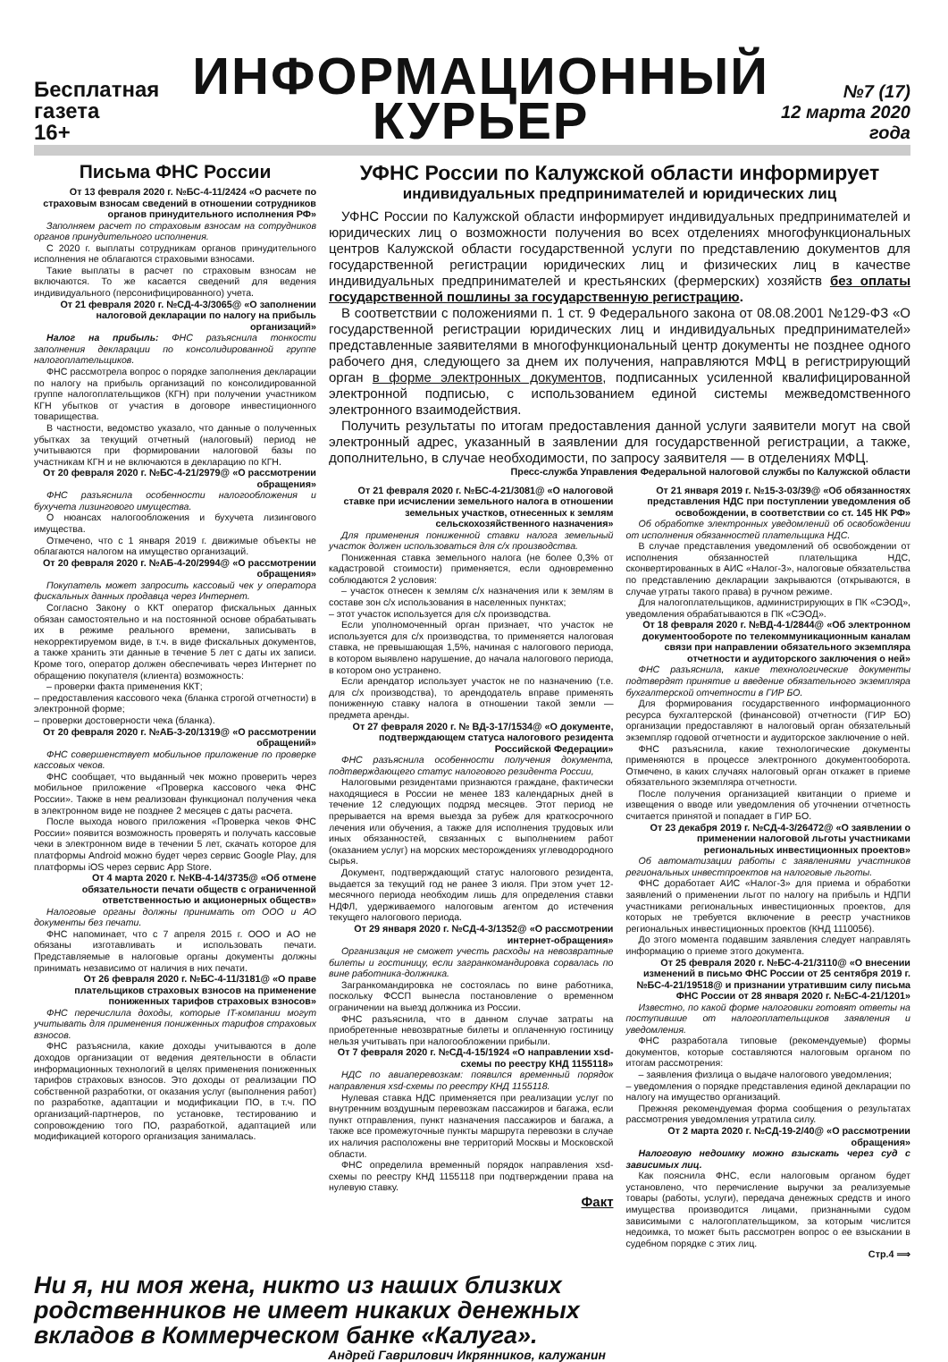Бесплатная газета
16+
ИНФОРМАЦИОННЫЙ
КУРЬЕР
№7 (17)
12 марта 2020 года
Письма ФНС России
От 13 февраля 2020 г. №БС-4-11/2424 «О расчете по страховым взносам сведений в отношении сотрудников органов принудительного исполнения РФ»
Заполняем расчет по страховым взносам на сотрудников органов принудительного исполнения.
С 2020 г. выплаты сотрудникам органов принудительного исполнения не облагаются страховыми взносами.
Такие выплаты в расчет по страховым взносам не включаются. То же касается сведений для ведения индивидуального (персонифицированного) учета.
От 21 февраля 2020 г. №СД-4-3/3065@ «О заполнении налоговой декларации по налогу на прибыль организаций»
Налог на прибыль: ФНС разъяснила тонкости заполнения декларации по консолидированной группе налогоплательщиков.
ФНС рассмотрела вопрос о порядке заполнения декларации по налогу на прибыль организаций по консолидированной группе налогоплательщиков (КГН) при получении участником КГН убытков от участия в договоре инвестиционного товарищества.
В частности, ведомство указало, что данные о полученных убытках за текущий отчетный (налоговый) период не учитываются при формировании налоговой базы по участникам КГН и не включаются в декларацию по КГН.
От 20 февраля 2020 г. №БС-4-21/2979@ «О рассмотрении обращения»
ФНС разъяснила особенности налогообложения и бухучета лизингового имущества.
О нюансах налогообложения и бухучета лизингового имущества.
Отмечено, что с 1 января 2019 г. движимые объекты не облагаются налогом на имущество организаций.
От 20 февраля 2020 г. №АБ-4-20/2994@ «О рассмотрении обращения»
Покупатель может запросить кассовый чек у оператора фискальных данных продавца через Интернет.
Согласно Закону о ККТ оператор фискальных данных обязан самостоятельно и на постоянной основе обрабатывать их в режиме реального времени, записывать в некорректируемом виде, в т.ч. в виде фискальных документов, а также хранить эти данные в течение 5 лет с даты их записи. Кроме того, оператор должен обеспечивать через Интернет по обращению покупателя (клиента) возможность:
– проверки факта применения ККТ;
– предоставления кассового чека (бланка строгой отчетности) в электронной форме;
– проверки достоверности чека (бланка).
От 20 февраля 2020 г. №АБ-3-20/1319@ «О рассмотрении обращений»
ФНС совершенствует мобильное приложение по проверке кассовых чеков.
ФНС сообщает, что выданный чек можно проверить через мобильное приложение «Проверка кассового чека ФНС России». Также в нем реализован функционал получения чека в электронном виде не позднее 2 месяцев с даты расчета.
После выхода нового приложения «Проверка чеков ФНС России» появится возможность проверять и получать кассовые чеки в электронном виде в течении 5 лет, скачать которое для платформы Android можно будет через сервис Google Play, для платформы iOS через сервис App Store.
От 4 марта 2020 г. №КВ-4-14/3735@ «Об отмене обязательности печати обществ с ограниченной ответственностью и акционерных обществ»
Налоговые органы должны принимать от ООО и АО документы без печати.
ФНС напоминает, что с 7 апреля 2015 г. ООО и АО не обязаны изготавливать и использовать печати. Представляемые в налоговые органы документы должны принимать независимо от наличия в них печати.
От 26 февраля 2020 г. №БС-4-11/3181@ «О праве плательщиков страховых взносов на применение пониженных тарифов страховых взносов»
ФНС перечислила доходы, которые IT-компании могут учитывать для применения пониженных тарифов страховых взносов.
ФНС разъяснила, какие доходы учитываются в доле доходов организации от ведения деятельности в области информационных технологий в целях применения пониженных тарифов страховых взносов. Это доходы от реализации ПО собственной разработки, от оказания услуг (выполнения работ) по разработке, адаптации и модификации ПО, в т.ч. ПО организаций-партнеров, по установке, тестированию и сопровождению того ПО, разработкой, адаптацией или модификацией которого организация занималась.
УФНС России по Калужской области информирует
индивидуальных предпринимателей и юридических лиц
УФНС России по Калужской области информирует индивидуальных предпринимателей и юридических лиц о возможности получения во всех отделениях многофункциональных центров Калужской области государственной услуги по представлению документов для государственной регистрации юридических лиц и физических лиц в качестве индивидуальных предпринимателей и крестьянских (фермерских) хозяйств без оплаты государственной пошлины за государственную регистрацию.
В соответствии с положениями п. 1 ст. 9 Федерального закона от 08.08.2001 №129-ФЗ «О государственной регистрации юридических лиц и индивидуальных предпринимателей» представленные заявителями в многофункциональный центр документы не позднее одного рабочего дня, следующего за днем их получения, направляются МФЦ в регистрирующий орган в форме электронных документов, подписанных усиленной квалифицированной электронной подписью, с использованием единой системы межведомственного электронного взаимодействия.
Получить результаты по итогам предоставления данной услуги заявители могут на свой электронный адрес, указанный в заявлении для государственной регистрации, а также, дополнительно, в случае необходимости, по запросу заявителя — в отделениях МФЦ.
Пресс-служба Управления Федеральной налоговой службы по Калужской области
От 21 февраля 2020 г. №БС-4-21/3081@ «О налоговой ставке при исчислении земельного налога в отношении земельных участков, отнесенных к землям сельскохозяйственного назначения»
Для применения пониженной ставки налога земельный участок должен использоваться для с/х производства.
Пониженная ставка земельного налога (не более 0,3% от кадастровой стоимости) применяется, если одновременно соблюдаются 2 условия:
– участок отнесен к землям с/х назначения или к землям в составе зон с/х использования в населенных пунктах;
– этот участок используется для с/х производства.
Если уполномоченный орган признает, что участок не используется для с/х производства, то применяется налоговая ставка, не превышающая 1,5%, начиная с налогового периода, в котором выявлено нарушение, до начала налогового периода, в котором оно устранено.
Если арендатор использует участок не по назначению (т.е. для с/х производства), то арендодатель вправе применять пониженную ставку налога в отношении такой земли — предмета аренды.
От 27 февраля 2020 г. № ВД-3-17/1534@ «О документе, подтверждающем статуса налогового резидента Российской Федерации»
ФНС разъяснила особенности получения документа, подтверждающего статус налогового резидента России,
Налоговыми резидентами признаются граждане, фактически находящиеся в России не менее 183 календарных дней в течение 12 следующих подряд месяцев. Этот период не прерывается на время выезда за рубеж для краткосрочного лечения или обучения, а также для исполнения трудовых или иных обязанностей, связанных с выполнением работ (оказанием услуг) на морских месторождениях углеводородного сырья.
Документ, подтверждающий статус налогового резидента, выдается за текущий год не ранее 3 июля. При этом учет 12-месячного периода необходим лишь для определения ставки НДФЛ, удерживаемого налоговым агентом до истечения текущего налогового периода.
От 29 января 2020 г. №СД-4-3/1352@ «О рассмотрении интернет-обращения»
Организация не сможет учесть расходы на невозвратные билеты и гостиницу, если загранкомандировка сорвалась по вине работника-должника.
Загранкомандировка не состоялась по вине работника, поскольку ФССП вынесла постановление о временном ограничении на выезд должника из России.
ФНС разъяснила, что в данном случае затраты на приобретенные невозвратные билеты и оплаченную гостиницу нельзя учитывать при налогообложении прибыли.
От 7 февраля 2020 г. №СД-4-15/1924 «О направлении xsd-схемы по реестру КНД 1155118»
НДС по авиаперевозкам: появился временный порядок направления xsd-схемы по реестру КНД 1155118.
Нулевая ставка НДС применяется при реализации услуг по внутренним воздушным перевозкам пассажиров и багажа, если пункт отправления, пункт назначения пассажиров и багажа, а также все промежуточные пункты маршрута перевозки в случае их наличия расположены вне территорий Москвы и Московской области.
ФНС определила временный порядок направления xsd-схемы по реестру КНД 1155118 при подтверждении права на нулевую ставку.
Факт
От 21 января 2019 г. №15-3-03/39@ «Об обязанностях представления НДС при поступлении уведомления об освобождении, в соответствии со ст. 145 НК РФ»
Об обработке электронных уведомлений об освобождении от исполнения обязанностей плательщика НДС.
В случае представления уведомлений об освобождении от исполнения обязанностей плательщика НДС, сконвертированных в АИС «Налог-3», налоговые обязательства по представлению декларации закрываются (открываются, в случае утраты такого права) в ручном режиме.
Для налогоплательщиков, администрирующих в ПК «СЭОД», уведомления обрабатываются в ПК «СЭОД».
От 18 февраля 2020 г. №ВД-4-1/2844@ «Об электронном документообороте по телекоммуникационным каналам связи при направлении обязательного экземпляра отчетности и аудиторского заключения о ней»
ФНС разъяснила, какие технологические документы подтвердят принятие и введение обязательного экземпляра бухгалтерской отчетности в ГИР БО.
Для формирования государственного информационного ресурса бухгалтерской (финансовой) отчетности (ГИР БО) организации предоставляют в налоговый орган обязательный экземпляр годовой отчетности и аудиторское заключение о ней.
ФНС разъяснила, какие технологические документы применяются в процессе электронного документооборота. Отмечено, в каких случаях налоговый орган откажет в приеме обязательного экземпляра отчетности.
После получения организацией квитанции о приеме и извещения о вводе или уведомления об уточнении отчетность считается принятой и попадает в ГИР БО.
От 23 декабря 2019 г. №СД-4-3/26472@ «О заявлении о применении налоговой льготы участниками региональных инвестиционных проектов»
Об автоматизации работы с заявлениями участников региональных инвестпроектов на налоговые льготы.
ФНС доработает АИС «Налог-3» для приема и обработки заявлений о применении льгот по налогу на прибыль и НДПИ участниками региональных инвестиционных проектов, для которых не требуется включение в реестр участников региональных инвестиционных проектов (КНД 1110056).
До этого момента подавшим заявления следует направлять информацию о приеме этого документа.
От 25 февраля 2020 г. №БС-4-21/3110@ «О внесении изменений в письмо ФНС России от 25 сентября 2019 г. №БС-4-21/19518@ и признании утратившим силу письма ФНС России от 28 января 2020 г. №БС-4-21/1201»
Известно, по какой форме налоговики готовят ответы на поступившие от налогоплательщиков заявления и уведомления.
ФНС разработала типовые (рекомендуемые) формы документов, которые составляются налоговым органом по итогам рассмотрения:
– заявления физлица о выдаче налогового уведомления;
– уведомления о порядке представления единой декларации по налогу на имущество организаций.
Прежняя рекомендуемая форма сообщения о результатах рассмотрения уведомления утратила силу.
От 2 марта 2020 г. №СД-19-2/40@ «О рассмотрении обращения»
Налоговую недоимку можно взыскать через суд с зависимых лиц.
Как пояснила ФНС, если налоговым органом будет установлено, что перечисление выручки за реализуемые товары (работы, услуги), передача денежных средств и иного имущества производится лицами, признанными судом зависимыми с налогоплательщиком, за которым числится недоимка, то может быть рассмотрен вопрос о ее взыскании в судебном порядке с этих лиц.
Стр.4 ⟹
Ни я, ни моя жена, никто из наших близких родственников не имеет никаких денежных вкладов в Коммерческом банке «Калуга».
Андрей Гаврилович Икрянников, калужанин